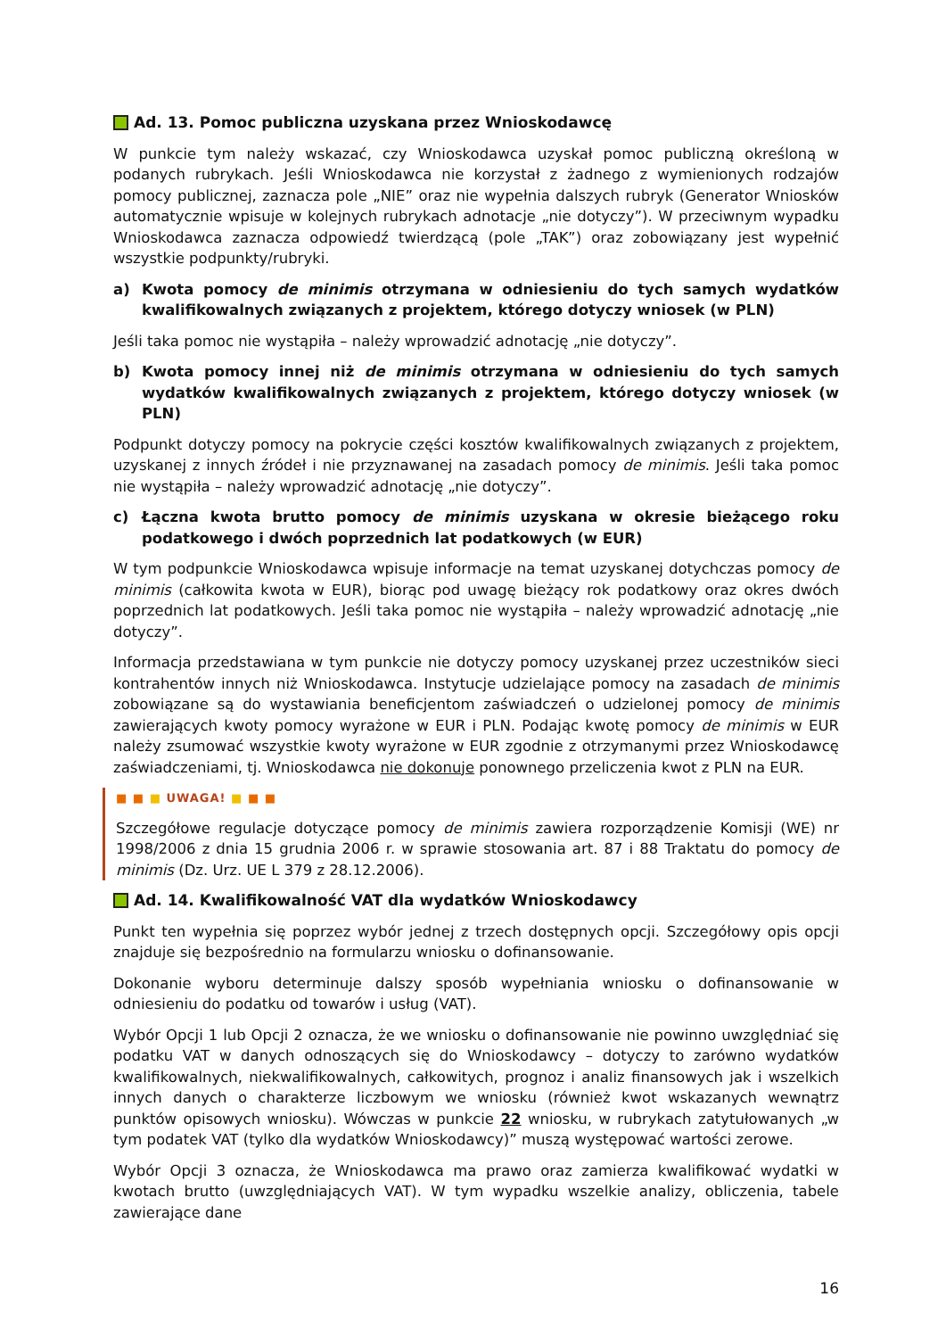Ad. 13. Pomoc publiczna uzyskana przez Wnioskodawcę
W punkcie tym należy wskazać, czy Wnioskodawca uzyskał pomoc publiczną określoną w podanych rubrykach. Jeśli Wnioskodawca nie korzystał z żadnego z wymienionych rodzajów pomocy publicznej, zaznacza pole „NIE” oraz nie wypełnia dalszych rubryk (Generator Wniosków automatycznie wpisuje w kolejnych rubrykach adnotacje „nie dotyczy”). W przeciwnym wypadku Wnioskodawca zaznacza odpowiedź twierdzącą (pole „TAK”) oraz zobowiązany jest wypełnić wszystkie podpunkty/rubryki.
a) Kwota pomocy de minimis otrzymana w odniesieniu do tych samych wydatków kwalifikowalnych związanych z projektem, którego dotyczy wniosek (w PLN)
Jeśli taka pomoc nie wystąpiła – należy wprowadzić adnotację „nie dotyczy”.
b) Kwota pomocy innej niż de minimis otrzymana w odniesieniu do tych samych wydatków kwalifikowalnych związanych z projektem, którego dotyczy wniosek (w PLN)
Podpunkt dotyczy pomocy na pokrycie części kosztów kwalifikowalnych związanych z projektem, uzyskanej z innych źródeł i nie przyznawanej na zasadach pomocy de minimis. Jeśli taka pomoc nie wystąpiła – należy wprowadzić adnotację „nie dotyczy”.
c) Łączna kwota brutto pomocy de minimis uzyskana w okresie bieżącego roku podatkowego i dwóch poprzednich lat podatkowych (w EUR)
W tym podpunkcie Wnioskodawca wpisuje informacje na temat uzyskanej dotychczas pomocy de minimis (całkowita kwota w EUR), biorąc pod uwagę bieżący rok podatkowy oraz okres dwóch poprzednich lat podatkowych. Jeśli taka pomoc nie wystąpiła – należy wprowadzić adnotację „nie dotyczy”.
Informacja przedstawiana w tym punkcie nie dotyczy pomocy uzyskanej przez uczestników sieci kontrahentów innych niż Wnioskodawca. Instytucje udzielające pomocy na zasadach de minimis zobowiązane są do wystawiania beneficjentom zaświadczeń o udzielonej pomocy de minimis zawierających kwoty pomocy wyrażone w EUR i PLN. Podając kwotę pomocy de minimis w EUR należy zsumować wszystkie kwoty wyrażone w EUR zgodnie z otrzymanymi przez Wnioskodawcę zaświadczeniami, tj. Wnioskodawca nie dokonuje ponownego przeliczenia kwot z PLN na EUR.
■ ■ ■ UWAGA! ■ ■ ■
Szczegółowe regulacje dotyczące pomocy de minimis zawiera rozporządzenie Komisji (WE) nr 1998/2006 z dnia 15 grudnia 2006 r. w sprawie stosowania art. 87 i 88 Traktatu do pomocy de minimis (Dz. Urz. UE L 379 z 28.12.2006).
Ad. 14. Kwalifikowalność VAT dla wydatków Wnioskodawcy
Punkt ten wypełnia się poprzez wybór jednej z trzech dostępnych opcji. Szczegółowy opis opcji znajduje się bezpośrednio na formularzu wniosku o dofinansowanie.
Dokonanie wyboru determinuje dalszy sposób wypełniania wniosku o dofinansowanie w odniesieniu do podatku od towarów i usług (VAT).
Wybór Opcji 1 lub Opcji 2 oznacza, że we wniosku o dofinansowanie nie powinno uwzględniać się podatku VAT w danych odnoszących się do Wnioskodawcy – dotyczy to zarówno wydatków kwalifikowalnych, niekwalifikowalnych, całkowitych, prognoz i analiz finansowych jak i wszelkich innych danych o charakterze liczbowym we wniosku (również kwot wskazanych wewnątrz punktów opisowych wniosku). Wówczas w punkcie 22 wniosku, w rubrykach zatytułowanych „w tym podatek VAT (tylko dla wydatków Wnioskodawcy)” muszą występować wartości zerowe.
Wybór Opcji 3 oznacza, że Wnioskodawca ma prawo oraz zamierza kwalifikować wydatki w kwotach brutto (uwzględniających VAT). W tym wypadku wszelkie analizy, obliczenia, tabele zawierające dane
16